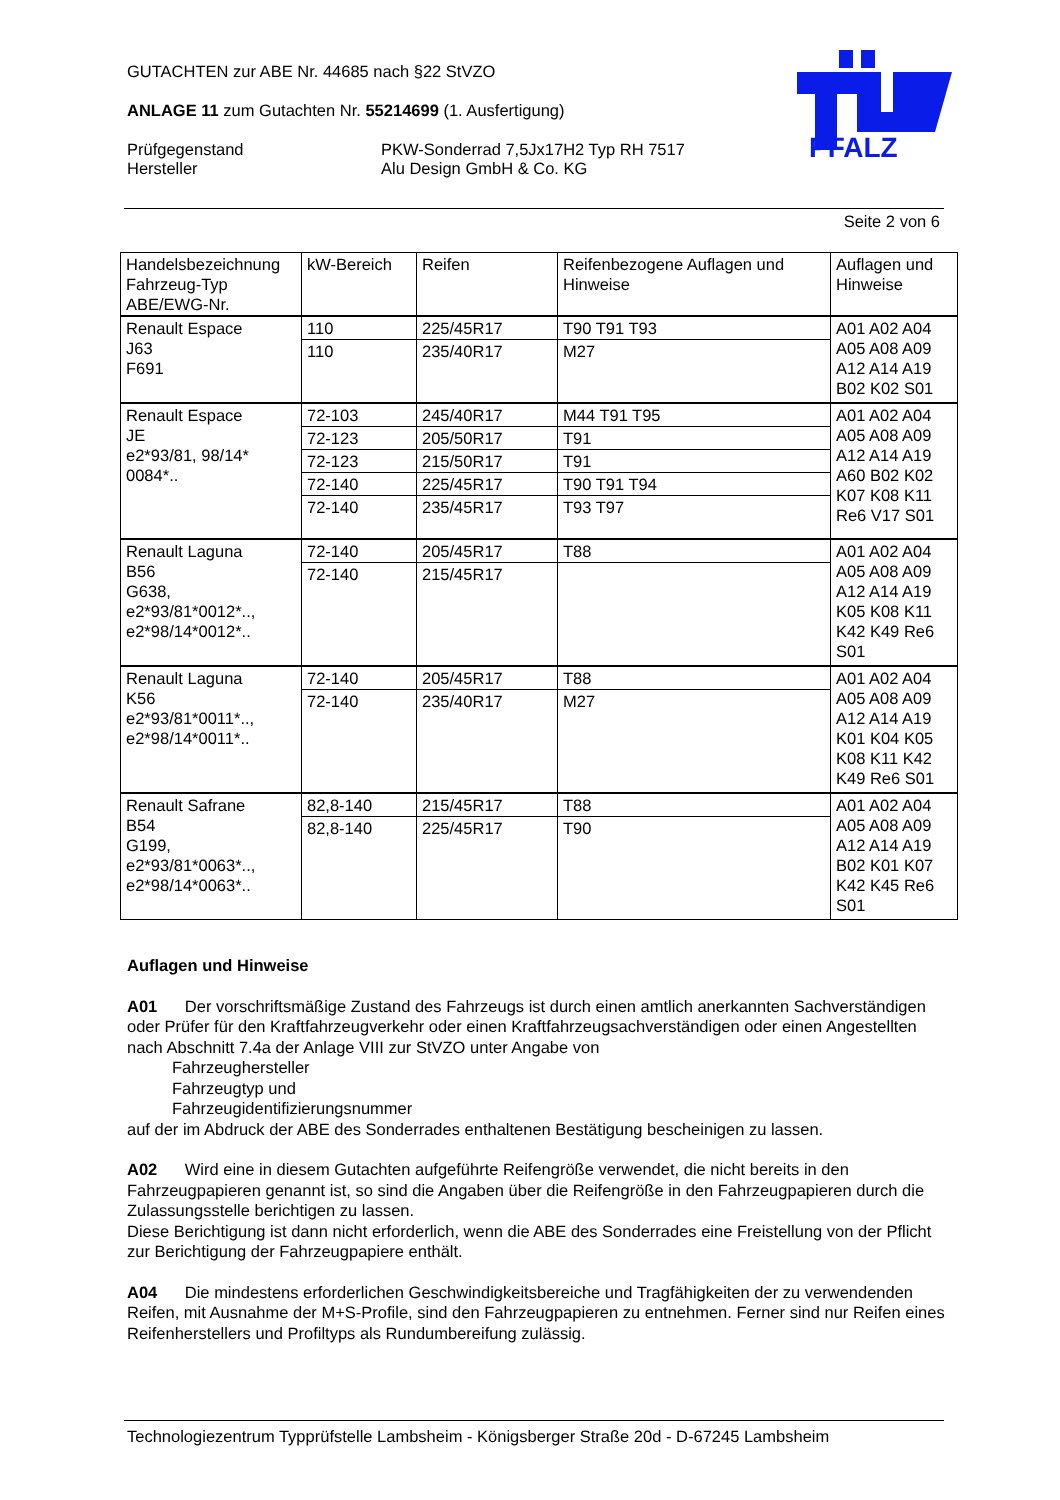GUTACHTEN zur ABE Nr. 44685 nach §22 StVZO
ANLAGE 11 zum Gutachten Nr. 55214699 (1. Ausfertigung)
Prüfgegenstand
Hersteller
PKW-Sonderrad 7,5Jx17H2 Typ RH 7517
Alu Design GmbH & Co. KG
PFALZ
Seite 2 von 6
| Handelsbezeichnung Fahrzeug-Typ ABE/EWG-Nr. | kW-Bereich | Reifen | Reifenbezogene Auflagen und Hinweise | Auflagen und Hinweise |
| Renault Espace J63 F691 | 110 | 225/45R17 | T90 T91 T93 | A01 A02 A04 A05 A08 A09 A12 A14 A19 B02 K02 S01 |
| | 110 | 235/40R17 | M27 | |
| Renault Espace JE e2*93/81, 98/14* 0084*.. | 72-103 | 245/40R17 | M44 T91 T95 | A01 A02 A04 A05 A08 A09 A12 A14 A19 A60 B02 K02 K07 K08 K11 Re6 V17 S01 |
| | 72-123 | 205/50R17 | T91 | |
| | 72-123 | 215/50R17 | T91 | |
| | 72-140 | 225/45R17 | T90 T91 T94 | |
| | 72-140 | 235/45R17 | T93 T97 | |
| Renault Laguna B56 G638, e2*93/81*0012*.., e2*98/14*0012*.. | 72-140 | 205/45R17 | T88 | A01 A02 A04 A05 A08 A09 A12 A14 A19 K05 K08 K11 K42 K49 Re6 S01 |
| | 72-140 | 215/45R17 | | |
| Renault Laguna K56 e2*93/81*0011*.., e2*98/14*0011*.. | 72-140 | 205/45R17 | T88 | A01 A02 A04 A05 A08 A09 A12 A14 A19 K01 K04 K05 K08 K11 K42 K49 Re6 S01 |
| | 72-140 | 235/40R17 | M27 | |
| Renault Safrane B54 G199, e2*93/81*0063*.., e2*98/14*0063*.. | 82,8-140 | 215/45R17 | T88 | A01 A02 A04 A05 A08 A09 A12 A14 A19 B02 K01 K07 K42 K45 Re6 S01 |
| | 82,8-140 | 225/45R17 | T90 | |
Auflagen und Hinweise
A01 Der vorschriftsmäßige Zustand des Fahrzeugs ist durch einen amtlich anerkannten Sachverständigen oder Prüfer für den Kraftfahrzeugverkehr oder einen Kraftfahrzeugsachverständigen oder einen Angestellten nach Abschnitt 7.4a der Anlage VIII zur StVZO unter Angabe von
Fahrzeughersteller
Fahrzeugtyp und
Fahrzeugidentifizierungsnummer
auf der im Abdruck der ABE des Sonderrades enthaltenen Bestätigung bescheinigen zu lassen.
A02 Wird eine in diesem Gutachten aufgeführte Reifengröße verwendet, die nicht bereits in den Fahrzeugpapieren genannt ist, so sind die Angaben über die Reifengröße in den Fahrzeugpapieren durch die Zulassungsstelle berichtigen zu lassen.
Diese Berichtigung ist dann nicht erforderlich, wenn die ABE des Sonderrades eine Freistellung von der Pflicht zur Berichtigung der Fahrzeugpapiere enthält.
A04 Die mindestens erforderlichen Geschwindigkeitsbereiche und Tragfähigkeiten der zu verwendenden Reifen, mit Ausnahme der M+S-Profile, sind den Fahrzeugpapieren zu entnehmen. Ferner sind nur Reifen eines Reifenherstellers und Profiltyps als Rundumbereifung zulässig.
Technologiezentrum Typprüfstelle Lambsheim - Königsberger Straße 20d - D-67245 Lambsheim